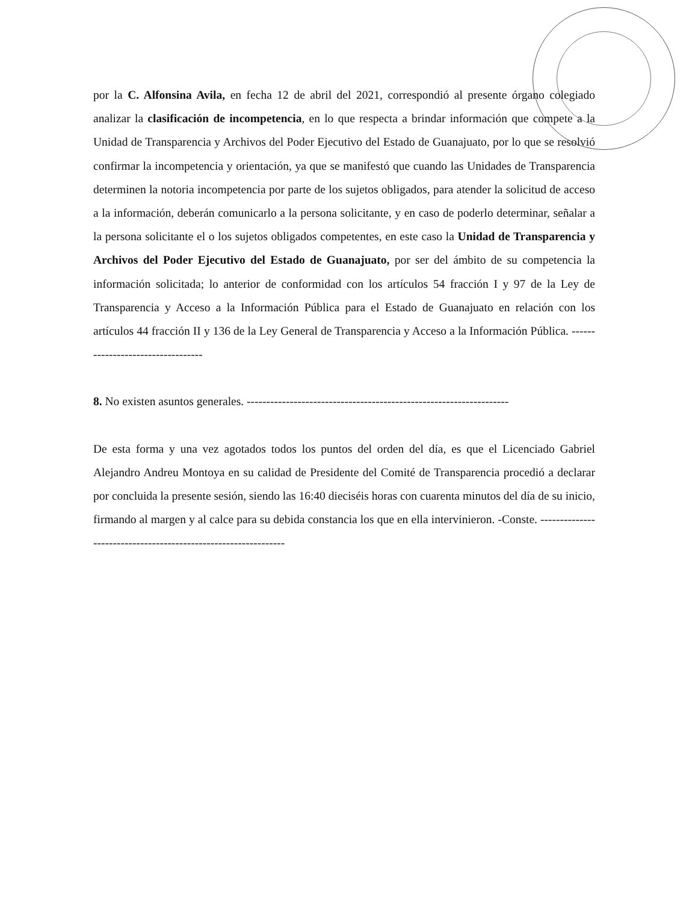por la C. Alfonsina Avila, en fecha 12 de abril del 2021, correspondió al presente órgano colegiado analizar la clasificación de incompetencia, en lo que respecta a brindar información que compete a la Unidad de Transparencia y Archivos del Poder Ejecutivo del Estado de Guanajuato, por lo que se resolvió confirmar la incompetencia y orientación, ya que se manifestó que cuando las Unidades de Transparencia determinen la notoria incompetencia por parte de los sujetos obligados, para atender la solicitud de acceso a la información, deberán comunicarlo a la persona solicitante, y en caso de poderlo determinar, señalar a la persona solicitante el o los sujetos obligados competentes, en este caso la Unidad de Transparencia y Archivos del Poder Ejecutivo del Estado de Guanajuato, por ser del ámbito de su competencia la información solicitada; lo anterior de conformidad con los artículos 54 fracción I y 97 de la Ley de Transparencia y Acceso a la Información Pública para el Estado de Guanajuato en relación con los artículos 44 fracción II y 136 de la Ley General de Transparencia y Acceso a la Información Pública. ----------------------------------
8. No existen asuntos generales. -------------------------------------------------------------------
De esta forma y una vez agotados todos los puntos del orden del día, es que el Licenciado Gabriel Alejandro Andreu Montoya en su calidad de Presidente del Comité de Transparencia procedió a declarar por concluida la presente sesión, siendo las 16:40 dieciséis horas con cuarenta minutos del día de su inicio, firmando al margen y al calce para su debida constancia los que en ella intervinieron. -Conste. ---------------------------------------------------------------